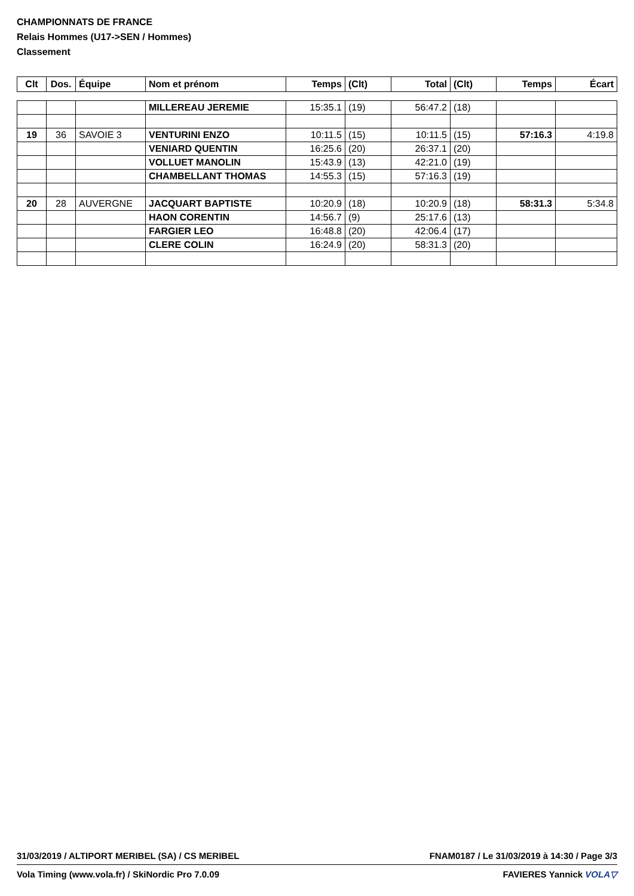CHAMPIONNATS DE FRANCE
Relais Hommes (U17->SEN / Hommes)
Classement
| Clt | Dos. | Équipe | Nom et prénom | Temps | (Clt) | Total | (Clt) | Temps | Écart |
| --- | --- | --- | --- | --- | --- | --- | --- | --- | --- |
| | | | MILLEREAU JEREMIE | 15:35.1 | (19) | 56:47.2 | (18) | | |
| 19 | 36 | SAVOIE 3 | VENTURINI ENZO | 10:11.5 | (15) | 10:11.5 | (15) | 57:16.3 | 4:19.8 |
| | | | VENIARD QUENTIN | 16:25.6 | (20) | 26:37.1 | (20) | | |
| | | | VOLLUET MANOLIN | 15:43.9 | (13) | 42:21.0 | (19) | | |
| | | | CHAMBELLANT THOMAS | 14:55.3 | (15) | 57:16.3 | (19) | | |
| 20 | 28 | AUVERGNE | JACQUART BAPTISTE | 10:20.9 | (18) | 10:20.9 | (18) | 58:31.3 | 5:34.8 |
| | | | HAON CORENTIN | 14:56.7 | (9) | 25:17.6 | (13) | | |
| | | | FARGIER LEO | 16:48.8 | (20) | 42:06.4 | (17) | | |
| | | | CLERE COLIN | 16:24.9 | (20) | 58:31.3 | (20) | | |
31/03/2019 / ALTIPORT MERIBEL (SA) / CS MERIBEL FNAM0187 / Le 31/03/2019 à 14:30 / Page 3/3
Vola Timing (www.vola.fr) / SkiNordic Pro 7.0.09 FAVIERES Yannick VOLA▽